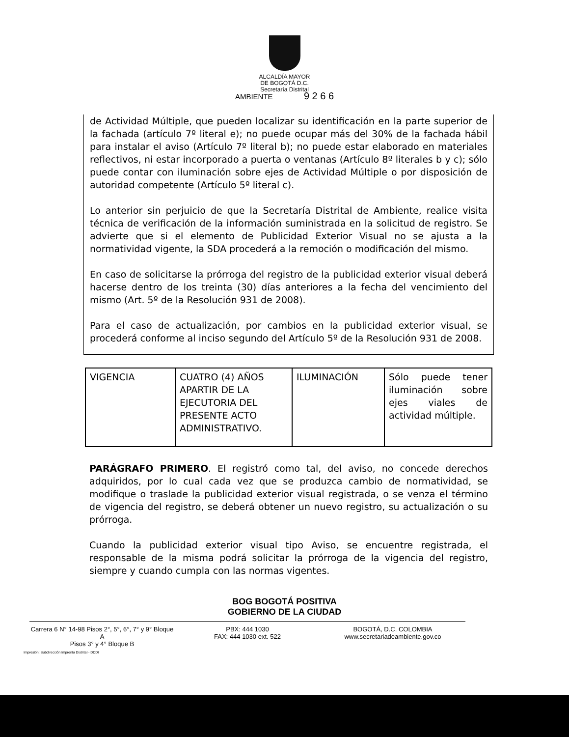ALCALDÍA MAYOR
DE BOGOTÁ D.C.
Secretaría Distrital
AMBIENTE 9 2 6 6
de Actividad Múltiple, que pueden localizar su identificación en la parte superior de la fachada (artículo 7º literal e); no puede ocupar más del 30% de la fachada hábil para instalar el aviso (Artículo 7º literal b); no puede estar elaborado en materiales reflectivos, ni estar incorporado a puerta o ventanas (Artículo 8º literales b y c); sólo puede contar con iluminación sobre ejes de Actividad Múltiple o por disposición de autoridad competente (Artículo 5º literal c).
Lo anterior sin perjuicio de que la Secretaría Distrital de Ambiente, realice visita técnica de verificación de la información suministrada en la solicitud de registro. Se advierte que si el elemento de Publicidad Exterior Visual no se ajusta a la normatividad vigente, la SDA procederá a la remoción o modificación del mismo.
En caso de solicitarse la prórroga del registro de la publicidad exterior visual deberá hacerse dentro de los treinta (30) días anteriores a la fecha del vencimiento del mismo (Art. 5º de la Resolución 931 de 2008).
Para el caso de actualización, por cambios en la publicidad exterior visual, se procederá conforme al inciso segundo del Artículo 5º de la Resolución 931 de 2008.
| VIGENCIA | CUATRO (4) AÑOS APARTIR DE LA EJECUTORIA DEL PRESENTE ACTO ADMINISTRATIVO. | ILUMINACIÓN | Sólo puede tener iluminación sobre ejes viales de actividad múltiple. |
PARÁGRAFO PRIMERO. El registró como tal, del aviso, no concede derechos adquiridos, por lo cual cada vez que se produzca cambio de normatividad, se modifique o traslade la publicidad exterior visual registrada, o se venza el término de vigencia del registro, se deberá obtener un nuevo registro, su actualización o su prórroga.
Cuando la publicidad exterior visual tipo Aviso, se encuentre registrada, el responsable de la misma podrá solicitar la prórroga de la vigencia del registro, siempre y cuando cumpla con las normas vigentes.
BOG BOGOTÁ POSITIVA
GOBIERNO DE LA CIUDAD
Carrera 6 N° 14-98 Pisos 2°, 5°, 6°, 7° y 9° Bloque A
Pisos 3° y 4° Bloque B
PBX: 444 1030
FAX: 444 1030 ext. 522
BOGOTÁ, D.C. COLOMBIA
www.secretariadeambiente.gov.co
Impresión: Subdirección Imprenta Distrital - DDDI